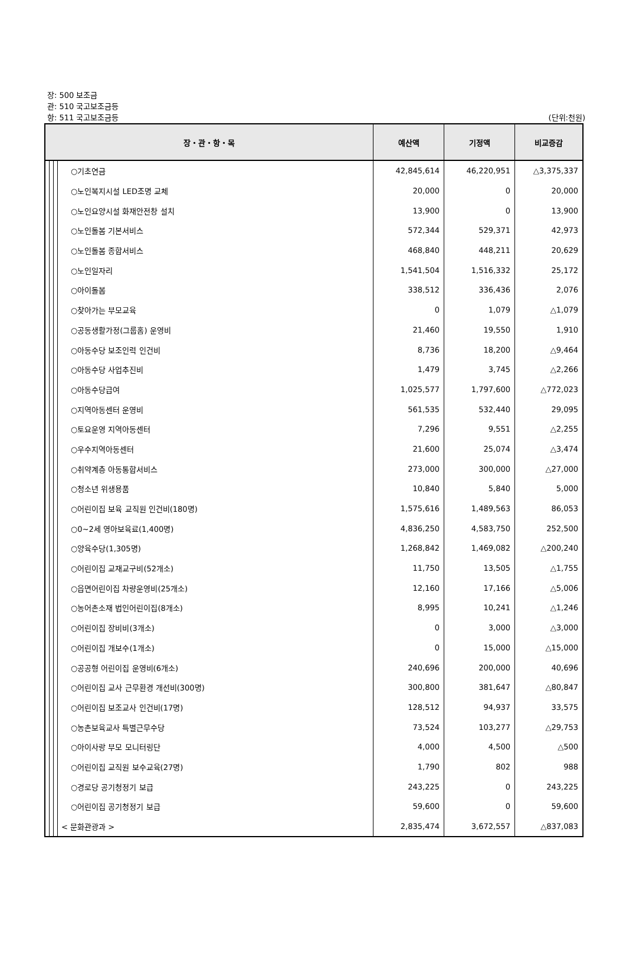장: 500 보조금
관: 510 국고보조금등
항: 511 국고보조금등
(단위:천원)
| 장・관・항・목 | | | | 예산액 | 기정액 | 비교증감 |
| --- | --- | --- | --- | --- | --- | --- |
| | | | ○기초연금 | 42,845,614 | 46,220,951 | △3,375,337 |
| | | | ○노인복지시설 LED조명 교체 | 20,000 | 0 | 20,000 |
| | | | ○노인요양시설 화재안전창 설치 | 13,900 | 0 | 13,900 |
| | | | ○노인돌봄 기본서비스 | 572,344 | 529,371 | 42,973 |
| | | | ○노인돌봄 종합서비스 | 468,840 | 448,211 | 20,629 |
| | | | ○노인일자리 | 1,541,504 | 1,516,332 | 25,172 |
| | | | ○아이돌봄 | 338,512 | 336,436 | 2,076 |
| | | | ○찾아가는 부모교육 | 0 | 1,079 | △1,079 |
| | | | ○공동생활가정(그룹홈) 운영비 | 21,460 | 19,550 | 1,910 |
| | | | ○아동수당 보조인력 인건비 | 8,736 | 18,200 | △9,464 |
| | | | ○아동수당 사업추진비 | 1,479 | 3,745 | △2,266 |
| | | | ○아동수당급여 | 1,025,577 | 1,797,600 | △772,023 |
| | | | ○지역아동센터 운영비 | 561,535 | 532,440 | 29,095 |
| | | | ○토요운영 지역아동센터 | 7,296 | 9,551 | △2,255 |
| | | | ○우수지역아동센터 | 21,600 | 25,074 | △3,474 |
| | | | ○취약계층 아동통합서비스 | 273,000 | 300,000 | △27,000 |
| | | | ○청소년 위생용품 | 10,840 | 5,840 | 5,000 |
| | | | ○어린이집 보육 교직원 인건비(180명) | 1,575,616 | 1,489,563 | 86,053 |
| | | | ○0~2세 영아보육료(1,400명) | 4,836,250 | 4,583,750 | 252,500 |
| | | | ○양육수당(1,305명) | 1,268,842 | 1,469,082 | △200,240 |
| | | | ○어린이집 교재교구비(52개소) | 11,750 | 13,505 | △1,755 |
| | | | ○읍면어린이집 차량운영비(25개소) | 12,160 | 17,166 | △5,006 |
| | | | ○농어촌소재 법인어린이집(8개소) | 8,995 | 10,241 | △1,246 |
| | | | ○어린이집 장비비(3개소) | 0 | 3,000 | △3,000 |
| | | | ○어린이집 개보수(1개소) | 0 | 15,000 | △15,000 |
| | | | ○공공형 어린이집 운영비(6개소) | 240,696 | 200,000 | 40,696 |
| | | | ○어린이집 교사 근무환경 개선비(300명) | 300,800 | 381,647 | △80,847 |
| | | | ○어린이집 보조교사 인건비(17명) | 128,512 | 94,937 | 33,575 |
| | | | ○농촌보육교사 특별근무수당 | 73,524 | 103,277 | △29,753 |
| | | | ○아이사랑 부모 모니터링단 | 4,000 | 4,500 | △500 |
| | | | ○어린이집 교직원 보수교육(27명) | 1,790 | 802 | 988 |
| | | | ○경로당 공기청정기 보급 | 243,225 | 0 | 243,225 |
| | | | ○어린이집 공기청정기 보급 | 59,600 | 0 | 59,600 |
| | | | < 문화관광과 > | 2,835,474 | 3,672,557 | △837,083 |